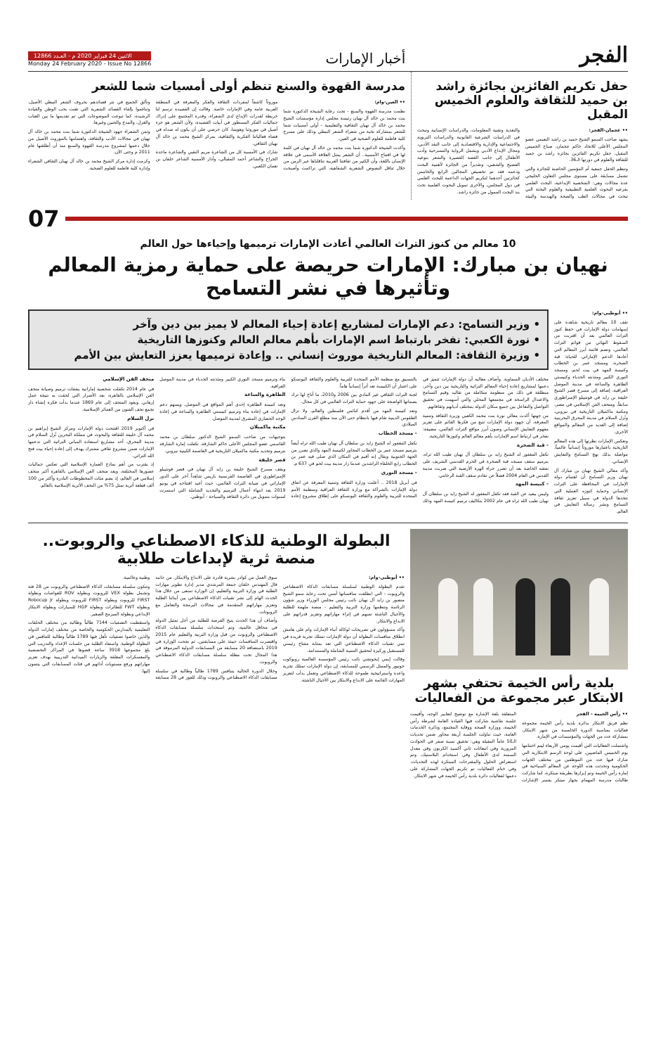الفجر
أخبار الإمارات
الاثنين 24 فبراير 2020 م - العـدد 12866
Monday 24 February 2020 - Issue No 12866
حفل تكريم الفائزين بجائزة راشد بن حميد للثقافة والعلوم الخميس المقبل
•• عجمان-الفجر:
يشهد صاحب السمو الشيخ حميد بن راشد النعيمي عضو المجلس الأعلى للاتحاد حاكم عجمان، صباح الخميس المقبل، حفل تكريم الفائزين بجائزة راشد بن حميد للثقافة والعلوم في دورتها الـ36.
وتنظم الحفل جمعية أم المؤمنين الحاضنة للجائزة والتي تشمل مسابقة على مستوى مجلس التعاون الخليجي عدة مجالات وهي: الشخصية الإبداعية، البحث العلمي بفرعيه البحوث العلمية التطبيقية والعلوم البحتة التي تبحث في مجالات الطب والصحة والهندسة والبيئة والتغذية وتقنية المعلومات، والدراسات الإنسانية وتبحث في الدراسات الشرعية القانونية والدراسات التربوية والاجتماعية والإدارية والاقتصادية إلى جانب النقد الأدبي، ومجال الإبداع الأدبي ويشمل الرواية والمسرحية وأدب الأطفال إلى جانب القصة القصيرة والشعر بنوعيه الفصيح والشعبي، وتقديراً من الجائزة لأهمية البحث ودعمه فقد تم تخصيص المجالين الرابع والخامس كجائزتين أحدهما لتكريم الجهات الداعمة للبحث العلمي في دول المجلس، والأخرى تمويل البحوث العلمية تحت بند البحث الممول من جائزة راشد.
مدرسة القهوة والسنع تنظم أولى أمسيات شما للشعر
•• العين-وام:
نظمت مدرسة القهوة والسنع - تحت رعاية الشيخة الدكتورة شما بنت محمد بن خالد آل نهيان رئيسة مجلس إدارة مؤسسات الشيخ محمد بن خالد آل نهيان الثقافية والتعليمية - أولى أمسيات شما للشعر بمشاركة نخبة من شعراء الشعر النبطي وذلك على مسرح كلية فاطمة للعلوم الصحية في العين.
وأكدت الشيخة الدكتورة شما بنت محمد بن خالد آل نهيان في كلمة لها في افتتاح الأمسية.. أن الشعر يمثل العلاقة الأسمى في علاقة الإنسان باللغة، وأن الكثير من ثقافتنا العربية تناقلناها عبر الزمن من خلال تناقل النصوص الشعرية الشفاهية، التي تراكمت وأصبحت موروثاً كاشفاً لمفردات الثقافة والفكر والمعرفة في المنطقة العربية عامة وفي الإمارات خاصة. وقالت إن القصيدة ترسم لنا خريطة لقدرات الإبداع لدى الشعراء، وقدرة المجتمع على إدراك جماليات الفكر المسطور في أبيات القصيدة، ولأن الشعر هو جزء أصيل في موروثنا وهويتنا، كان حرصي على أن يكون له صداه في فضاء فعالياتنا الفكرية والثقافية، بمركز الشيخ محمد بن خالد آل نهيان الثقافي.
شارك في الأمسية كل من الشاعرة مريم النقبي والشاعرة ماجدة الجراح والشاعر أحمد المقبالي، وأدار الأمسية الشاعر خلفان بن نعمان الكعبي.
وتألق الجميع في نثر قصائدهم بحروف الشعر النبطي الأصيل، وتناغموا بإلقاء القصائد الشعرية التي تغنت بحب الوطن والقيادة الرشيدة، كما تنوعت الموضوعات التي تم تقديمها ما بين العتاب والغزل، والمدح والحنين وغيرها.
وثمن الشعراء جهود الشيخة الدكتورة شما بنت محمد بن خالد آل نهيان في مجالات الأدب والثقافة، واهتمامها بالموروث الأصيل من خلال دعمها لمشروع مدرسة القهوة والسنع منذ أن أطلقتها عام 2011 م وحتى الآن.
وكرمت إدارة مركز الشيخ محمد بن خالد آل نهيان الثقافي الشعراء وإدارة كلية فاطمة للعلوم الصحية.
07
10 معالم من كنوز التراث العالمي أعادت الإمارات ترميمها وإحياءها حول العالم
نهيان بن مبارك: الإمارات حريصة على حماية رمزية المعالم وتأثيرها في نشر التسامح
•• أبوظبي-وام:
تقف 10 معالم تاريخية شاهدة على إسهامات دولة الإمارات في حفظ كنوز التراث العالمي بعد أن اقتربت من السقوط النهائي من قوائم التراث العالمي، وتضم قائمة أبرز المعالم التي أعادها الدعم الإماراتي للحياة: قبة الصخرة، ومسجد عمر بن الخطاب وكنيسة المهد في بيت لحم، ومسجد النوري الكبير ومئذنته الحدباء وكنيستي الطاهرة والساعة في مدينة الموصل العراقية، إضافة إلى مسرح قصر الشيخ خليفة بن زايد في فونتيبلو الإمبراطوري سابقاً، ومتحف الفن الإسلامي في مصر، ومكتبة ماكميلان التاريخية في نيروبي، ونُزل السلام في مدينة المحرق البحرينية إضافة إلى العديد من المعالم والمواقع الأخرى.
وتعكس الإمارات نظرتها إلى هذه المعالم التاريخية باعتبارها موروثاً إنسانياً عالمياً، مواصلة بذلك نهج التسامح والتعايش الإنساني.
وأكد معالي الشيخ نهيان بن مبارك آل نهيان وزير التسامح أن اهتمام دولة الإمارات في المحافظة على التراث الإنساني وحماية كنوزه العملية التي تتخذها الدولة في سبيل تعزيز ثقافة التسامح ونشر رسالة التعايش في العالم.
• وزير التسامح: دعم الإمارات لمشاريع إعادة إحياء المعالم لا يميز بين دين وآخر
• نورة الكعبي: نفخر بارتباط اسم الإمارات بأهم معالم العالم وكنوزها التاريخية
• وزيرة الثقافة: المعالم التاريخية موروث إنساني .. وإعادة ترميمها يعزز التعايش بين الأمم
مختلف الأديان السماوية. وأضاف معاليه أن دولة الإمارات تتميز في دعمها لمشاريع إعادة إحياء المعالم التراثية والتاريخية بين دين وآخر، منطلقة في ذلك من منظومة متكاملة من تقاليد وقيم التسامح والاعتدال الراسخة في مجتمعها المحلي والتي أسهمت في تحقيق التواصل والتفاعل بين جميع سكان الدولة بمختلف أديانهم وثقافاتهم.
من جهتها أكدت معالي نورة بنت محمد الكعبي وزيرة الثقافة وتنمية المعرفة، أن جهود دولة الإمارات تنبع من فكرها القائم على تعزيز مفهوم التعايش الإنساني وصون أبرز مواقع التراث العالمي، مضيفة: نفخر في ارتباط اسم الإمارات بأهم معالم العالم وكنوزها التاريخية.
- قبة الصخرة
تكفل المغفور له الشيخ زايد بن سلطان آل نهيان طيب الله ثراه، بترميم سقف مسجد قبة الصخرة في الحرم القدسي الشريف على نفقته الخاصة بعد أن تضرر جراء الهزة الأرضية التي ضربت مدينة القدس في العام 2004 فضلاً عن تقادم سقف القبة الرخامي.
- كنيسة المهد
وليس ببعيد عن القبة فقد تكفل المغفور له الشيخ زايد بن سلطان آل نهيان طيب الله ثراه في عام 2002 بتكاليف ترميم كنيسة المهد وذلك بالتنسيق مع منظمة الأمم المتحدة للتربية والعلوم والثقافة اليونسكو على اعتبار أن الكنيسة تعد أثراً إنسانياً هاماً.
لجنة التراث الثقافي غير المادي بين 2006 و2010، ما أتاح لها ترك بصماتها الواضحة على جهود حماية التراث العالمي في كل مجال.
وتعد كنيسة المهد من أقدم كنائس فلسطين والعالم، ولا تزال الطقوس الدينية تقام فيها بانتظام حتى الآن منذ مطلع القرن السادس الميلادي.
- مسجد الخطاب
تكفل المغفور له الشيخ زايد بن سلطان آل نهيان طيب الله ثراه أيضاً بترميم مسجد عمر بن الخطاب المجاور لكنيسة المهد والذي تضرر من الجهة الجنوبية ويقال إنه أقيم في المكان الذي صلى فيه عمر بن الخطاب رابع الخلفاء الراشدين عندما زار مدينة بيت لحم في 637 م.
- مسجد النوري
في أبريل 2018 .. أعلنت وزارة الثقافة وتنمية المعرفة عن اتفاق دولة الإمارات بالشراكة مع وزارة الثقافة العراقية ومنظمة الأمم المتحدة للتربية والعلوم والثقافة اليونسكو على إطلاق مشروع إعادة بناء وترميم مسجد النوري الكبير ومئذنته الحدباء في مدينة الموصل العراقية.
الطاهرة والساعة
وتعد كنيسة الطاهرة إحدى أهم المواقع في الموصل، ويسهم دعم الإمارات في إعادة بناء وترميم كنيستي الطاهرة والساعة في إعادة الوجه الحضاري المشرق لمدينة الموصل.
مكتبة ماكميلان
بتوجيهات من صاحب السمو الشيخ الدكتور سلطان بن محمد القاسمي عضو المجلس الأعلى حاكم الشارقة، تكفلت إمارة الشارقة بترميم وتجديد مكتبة ماكميلان التاريخية في العاصمة الكينية نيروبي.
قصر خليفة
ويقف مسرح الشيخ خليفة بن زايد آل نهيان في قصر فونتيبلو الإمبراطوري في العاصمة الفرنسية باريس شاهداً آخر على الدور الإماراتي في صيانة التراث العالمي، حيث أعيد افتتاحه في يونيو 2019 بعد انتهاء أعمال الترميم والتجديد الشاملة التي استمرت لسنوات بتمويل من دائرة الثقافة والسياحة - أبوظبي.
متحف الفن الإسلامي
في عام 2014 تكفلت شخصية إماراتية بنفقات ترميم وصيانة متحف الفن الإسلامي بالقاهرة، بعد الأضرار التي لحقت به نتيجة عمل إرهابي. ويعود المتحف إلى عام 1869 عندما بدأت فكرة إنشاء دار تجمع تحف الفنون من العمائر الإسلامية.
نزل السلام
في أكتوبر 2019 افتتحت دولة الإمارات ومركز الشيخ إبراهيم بن محمد آل خليفة للثقافة والبحوث في مملكة البحرين نُزل السلام في مدينة المحرق، أحد مشاريع استعادة المباني التراثية التي تدعمها الإمارات ضمن مشروع ثقافي مشترك يهدف إلى إعادة إحياء بيت فتح الله التراثي.
إذ يقترب من أهم نماذج العمارة الإسلامية التي تعكس جماليات عصورها المختلفة، ويعد متحف الفن الإسلامي بالقاهرة أكبر متحف إسلامي في العالم، إذ يضم مئات المخطوطات النادرة وأكثر من 100 ألف قطعة أثرية تمثل 75% من التحف الأثرية الإسلامية بالعالم.
بلدية رأس الخيمة تحتفي بشهر الابتكار عبر مجموعة من الفعاليات
•• رأس الخيمة - الفجر
نظم فريق الابتكار بدائرة بلدية رأس الخيمة مجموعة فعاليات بمناسبة الدورة الخامسة من شهر الابتكار، بمشاركة عدد من الجهات والمؤسسات في الإمارة.
واشتملت الفعاليات التي أقيمت يومي الأربعاء ليتم اختتامها يوم الخميس الماضيين، على لوحة الرسم الابتكارية التي شارك فيها عدد من الموظفين من مختلف الجهات الحكومية وتحدثت هذه اللوحة عن المعالم السياحية في إمارة رأس الخيمة وتم إبرازها بطريقة مبتكرة، كما شاركت طالبات مدرسة المهمام بجهاز مبتكر يفسر الإشارات المتعلقة بلغة الإشارة مع توضيح لتعابير الوجه، وأقيمت جلسة نقاشية شاركت فيها القيادة العامة لشرطة رأس الخيمة، ووزارة الصحة ووقاية المجتمع، ودائرة الخدمات العامة، حيث تناولت الجلسة أربعة محاور ضمن تحديات الـ50 عاماً المقبلة وهي: تحقيق نسبة صفر في الحوادث المرورية وفي انبعاثات ثاني أكسيد الكربون وفي معدل السمنة لدى الأطفال وفي استخدام البلاستيك، وتم استعراض الحلول والمقترحات المبتكرة لهذه التحديات، وفي ختام الفعاليات تم تكريم الجهات المشاركة على دعمها لفعاليات دائرة بلدية رأس الخيمة في شهر الابتكار.
البطولة الوطنية للذكاء الاصطناعي والروبوت.. منصة ثرية لإبداعات طلابية
•• أبوظبي-وام:
تقدم البطولة الوطنية لسلسلة مسابقات الذكاء الاصطناعي والروبوت - التي انطلقت منافساتها أمس تحت رعاية سمو الشيخ منصور بن زايد آل نهيان نائب رئيس مجلس الوزراء وزير شؤون الرئاسة وتنظمها وزارة التربية والتعليم - منصة ملهمة للطلبة والأجيال الناشئة تسهم في إثراء مهاراتهم وتعزيز قدراتهم على الابداع والابتكار.
وأكد مسؤولون في تصريحات لوكالة أنباء الإمارات وام على هامش انطلاق منافسات البطولة أن دولة الإمارات تمتلك تجربة فريدة في تبني تقنيات الذكاء الاصطناعي التي تعد بمثابة مفتاح رئيسي للمستقبل وركيزة لتحقيق التنمية الشاملة والمستدامة.
وقالت إيمي إيجوتشي نائب رئيس المؤسسة العالمية روبوكوب جونيور والممثل الرسمي للمسابقة، إن دولة الإمارات تمتلك تجربة واعدة واستراتيجية طموحة للذكاء الاصطناعي وتعمل بدأب لتعزيز المهارات القائمة على الابداع والابتكار بين الأجيال الناشئة.
سوق العمل من كوادر بشرية قادرة على الابداع والابتكار. من جانبه قال المهندس خلفان جمعة المرشدي مدير إدارة تطوير مهارات الطلبة في وزارة التربية والتعليم، إن الوزارة تسعى من خلال هذا الحدث الهام إلى نشر تقنيات الذكاء الاصطناعي بين أبنائنا الطلبة وتعزيز مهاراتهم المتقدمة في مجالات البرمجة والتعامل مع الروبوتات.
وأضاف أن هذا الحدث يتيح الفرصة للطلبة من أجل تمثيل الدولة في محافل عالمية، وتم استحداث سلسلة مسابقات الذكاء الاصطناعي والروبوت من قبل وزارة التربية والتعليم عام 2015 واقتصرت المنافسات حينئذ على مسابقتين، ثم نجحت الوزارة في 2019 باستضافة 20 مسابقة من المسابقات الدولية المرموقة في هذا المجال تحت مظلة سلسلة مسابقات الذكاء الاصطناعي والروبوت.
وخلال الدورة الحالية يتنافس 1789 طالباً وطالبة في سلسلة مسابقات الذكاء الاصطناعي والروبوت وذلك للفوز في 28 مسابقة وطنية وعالمية.
وتتكون سلسلة مسابقات الذكاء الاصطناعي والروبوت من 28 فئة وتشمل بطولة VEX للروبوت وبطولة ROV للغواصات وبطولة FIRST للروبوت وبطولة FIRST للروبوت وبطولة Robocup Jr وبطولة FWT للطائرات وبطولة HGP للسيارات وبطولة الابتكار الإبداعي وبطولة المبرمج الصغير.
واستقطبت التصفيات 7144 طالباً وطالبة من مختلف الحلقات التعليمية بالمدارس الحكومية والخاصة من مختلف إمارات الدولة والذين خاضوا تصفيات تأهل فيها 1789 طالباً وطالبة للتنافس في البطولة الوطنية. واستفاد الطلبة من جلسات الإعداد والتدريب التي بلغ مجموعها 3918 ساعة قضوها في المراكز التخصصية والمعسكرات المغلقة والزيارات الميدانية التدريبية بهدف تعزيز مهاراتهم ورفع مستويات أدائهم في فئات المسابقات التي ينتمون إليها.